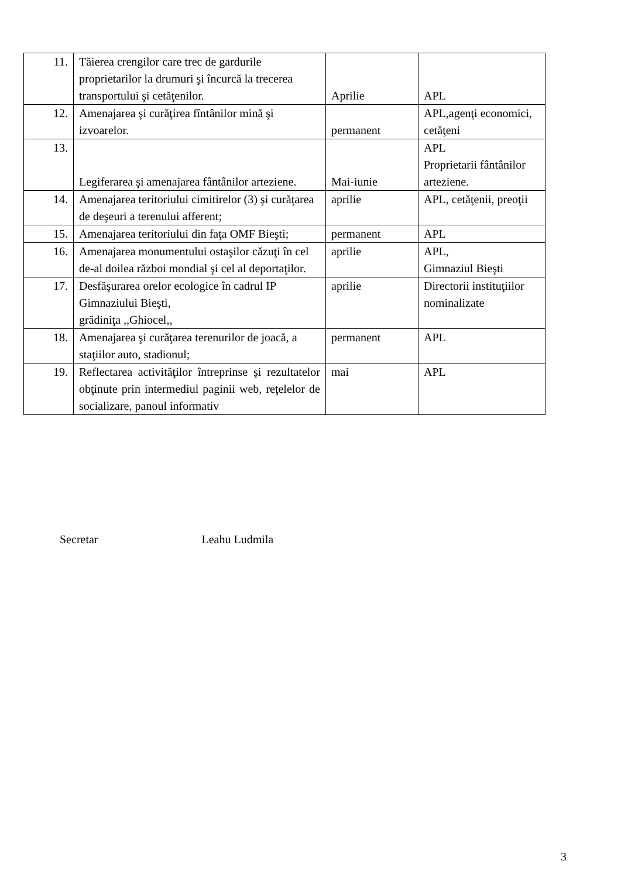| 11. | Tăierea crengilor care trec de gardurile proprietarilor la drumuri şi încurcă la trecerea transportului şi cetăţenilor. | Aprilie | APL |
| 12. | Amenajarea şi curăţirea fîntânilor mină şi izvoarelor. | permanent | APL,agenţi economici, cetăţeni |
| 13. | Legiferarea şi amenajarea fântânilor arteziene. | Mai-iunie | APL Proprietarii fântânilor arteziene. |
| 14. | Amenajarea teritoriului cimitirelor (3) şi curăţarea de deşeuri a terenului afferent; | aprilie | APL, cetăţenii, preoţii |
| 15. | Amenajarea teritoriului din faţa OMF Bieşti; | permanent | APL |
| 16. | Amenajarea monumentului ostaşilor căzuţi în cel de-al doilea război mondial şi cel al deportaţilor. | aprilie | APL, Gimnaziul Bieşti |
| 17. | Desfăşurarea orelor ecologice în cadrul IP Gimnaziului Bieşti, grădiniţa ,,Ghiocel,, | aprilie | Directorii instituţiilor nominalizate |
| 18. | Amenajarea şi curăţarea terenurilor de joacă, a staţiilor auto, stadionul; | permanent | APL |
| 19. | Reflectarea activităţilor întreprinse şi rezultatelor obţinute prin intermediul paginii web, reţelelor de socializare, panoul informativ | mai | APL |
Secretar Leahu Ludmila
3